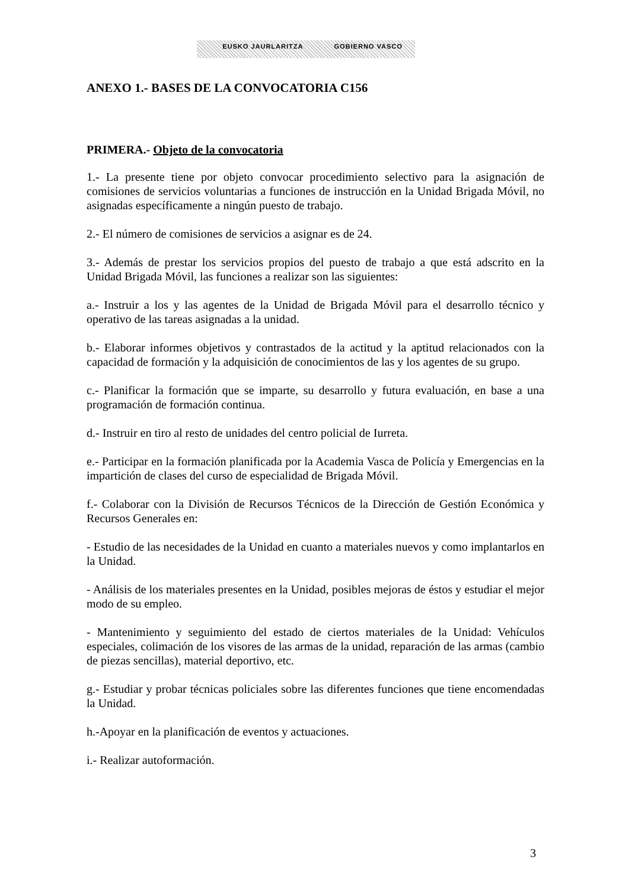EUSKO JAURLARITZA GOBIERNO VASCO
ANEXO 1.- BASES DE LA CONVOCATORIA C156
PRIMERA.- Objeto de la convocatoria
1.- La presente tiene por objeto convocar procedimiento selectivo para la asignación de comisiones de servicios voluntarias a funciones de instrucción en la Unidad Brigada Móvil, no asignadas específicamente a ningún puesto de trabajo.
2.- El número de comisiones de servicios a asignar es de 24.
3.- Además de prestar los servicios propios del puesto de trabajo a que está adscrito en la Unidad Brigada Móvil, las funciones a realizar son las siguientes:
a.- Instruir a los y las agentes de la Unidad de Brigada Móvil para el desarrollo técnico y operativo de las tareas asignadas a la unidad.
b.- Elaborar informes objetivos y contrastados de la actitud y la aptitud relacionados con la capacidad de formación y la adquisición de conocimientos de las y los agentes de su grupo.
c.- Planificar la formación que se imparte, su desarrollo y futura evaluación, en base a una programación de formación continua.
d.- Instruir en tiro al resto de unidades del centro policial de Iurreta.
e.- Participar en la formación planificada por la Academia Vasca de Policía y Emergencias en la impartición de clases del curso de especialidad de Brigada Móvil.
f.- Colaborar con la División de Recursos Técnicos de la Dirección de Gestión Económica y Recursos Generales en:
- Estudio de las necesidades de la Unidad en cuanto a materiales nuevos y como implantarlos en la Unidad.
- Análisis de los materiales presentes en la Unidad, posibles mejoras de éstos y estudiar el mejor modo de su empleo.
- Mantenimiento y seguimiento del estado de ciertos materiales de la Unidad: Vehículos especiales, colimación de los visores de las armas de la unidad, reparación de las armas (cambio de piezas sencillas), material deportivo, etc.
g.- Estudiar y probar técnicas policiales sobre las diferentes funciones que tiene encomendadas la Unidad.
h.-Apoyar en la planificación de eventos y actuaciones.
i.- Realizar autoformación.
3